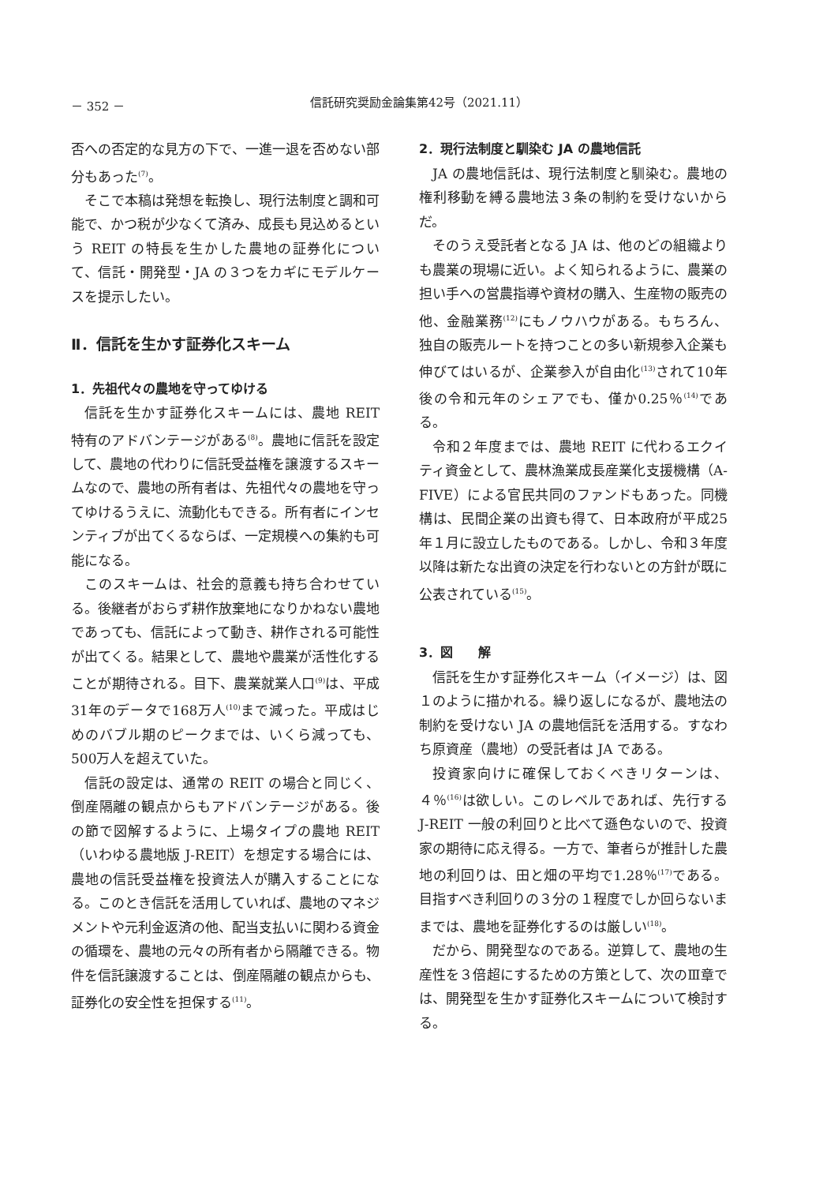－ 352 － 信託研究奨励金論集第42号（2021.11）
否への否定的な見方の下で、一進一退を否めない部分もあった<sup>(7)</sup>。
そこで本稿は発想を転換し、現行法制度と調和可能で、かつ税が少なくて済み、成長も見込めるという REIT の特長を生かした農地の証券化について、信託・開発型・JA の３つをカギにモデルケースを提示したい。
Ⅱ．信託を生かす証券化スキーム
1．先祖代々の農地を守ってゆける
信託を生かす証券化スキームには、農地 REIT 特有のアドバンテージがある<sup>(8)</sup>。農地に信託を設定して、農地の代わりに信託受益権を譲渡するスキームなので、農地の所有者は、先祖代々の農地を守ってゆけるうえに、流動化もできる。所有者にインセンティブが出てくるならば、一定規模への集約も可能になる。
このスキームは、社会的意義も持ち合わせている。後継者がおらず耕作放棄地になりかねない農地であっても、信託によって動き、耕作される可能性が出てくる。結果として、農地や農業が活性化することが期待される。目下、農業就業人口<sup>(9)</sup>は、平成31年のデータで168万人<sup>(10)</sup>まで減った。平成はじめのバブル期のピークまでは、いくら減っても、500万人を超えていた。
信託の設定は、通常の REIT の場合と同じく、倒産隔離の観点からもアドバンテージがある。後の節で図解するように、上場タイプの農地 REIT（いわゆる農地版 J-REIT）を想定する場合には、農地の信託受益権を投資法人が購入することになる。このとき信託を活用していれば、農地のマネジメントや元利金返済の他、配当支払いに関わる資金の循環を、農地の元々の所有者から隔離できる。物件を信託譲渡することは、倒産隔離の観点からも、証券化の安全性を担保する<sup>(11)</sup>。
2．現行法制度と馴染む JA の農地信託
JA の農地信託は、現行法制度と馴染む。農地の権利移動を縛る農地法３条の制約を受けないからだ。
そのうえ受託者となる JA は、他のどの組織よりも農業の現場に近い。よく知られるように、農業の担い手への営農指導や資材の購入、生産物の販売の他、金融業務<sup>(12)</sup>にもノウハウがある。もちろん、独自の販売ルートを持つことの多い新規参入企業も伸びてはいるが、企業参入が自由化<sup>(13)</sup>されて10年後の令和元年のシェアでも、僅か0.25％<sup>(14)</sup>である。
令和２年度までは、農地 REIT に代わるエクイティ資金として、農林漁業成長産業化支援機構（A-FIVE）による官民共同のファンドもあった。同機構は、民間企業の出資も得て、日本政府が平成25年１月に設立したものである。しかし、令和３年度以降は新たな出資の決定を行わないとの方針が既に公表されている<sup>(15)</sup>。
3．図　　解
信託を生かす証券化スキーム（イメージ）は、図１のように描かれる。繰り返しになるが、農地法の制約を受けない JA の農地信託を活用する。すなわち原資産（農地）の受託者は JA である。
投資家向けに確保しておくべきリターンは、４％<sup>(16)</sup>は欲しい。このレベルであれば、先行する J-REIT 一般の利回りと比べて遜色ないので、投資家の期待に応え得る。一方で、筆者らが推計した農地の利回りは、田と畑の平均で1.28％<sup>(17)</sup>である。目指すべき利回りの３分の１程度でしか回らないままでは、農地を証券化するのは厳しい<sup>(18)</sup>。
だから、開発型なのである。逆算して、農地の生産性を３倍超にするための方策として、次のⅢ章では、開発型を生かす証券化スキームについて検討する。